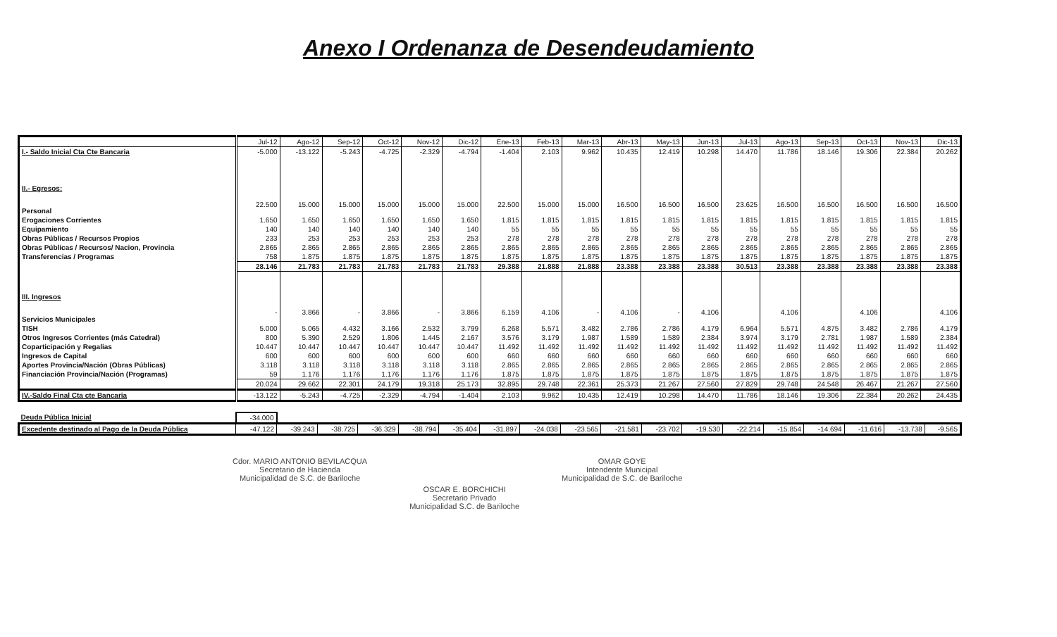Anexo I Ordenanza de Desendeudamiento
| | Jul-12 | Ago-12 | Sep-12 | Oct-12 | Nov-12 | Dic-12 | Ene-13 | Feb-13 | Mar-13 | Abr-13 | May-13 | Jun-13 | Jul-13 | Ago-13 | Sep-13 | Oct-13 | Nov-13 | Dic-13 |
| --- | --- | --- | --- | --- | --- | --- | --- | --- | --- | --- | --- | --- | --- | --- | --- | --- | --- | --- |
| I.- Saldo Inicial Cta Cte Bancaria | -5.000 | -13.122 | -5.243 | -4.725 | -2.329 | -4.794 | -1.404 | 2.103 | 9.962 | 10.435 | 12.419 | 10.298 | 14.470 | 11.786 | 18.146 | 19.306 | 22.384 | 20.262 |
| II.- Egresos: | | | | | | | | | | | | | | | | | | |
| Personal | 22.500 | 15.000 | 15.000 | 15.000 | 15.000 | 15.000 | 22.500 | 15.000 | 15.000 | 16.500 | 16.500 | 16.500 | 23.625 | 16.500 | 16.500 | 16.500 | 16.500 | 16.500 |
| Erogaciones Corrientes | 1.650 | 1.650 | 1.650 | 1.650 | 1.650 | 1.650 | 1.815 | 1.815 | 1.815 | 1.815 | 1.815 | 1.815 | 1.815 | 1.815 | 1.815 | 1.815 | 1.815 | 1.815 |
| Equipamiento | 140 | 140 | 140 | 140 | 140 | 140 | 55 | 55 | 55 | 55 | 55 | 55 | 55 | 55 | 55 | 55 | 55 | 55 |
| Obras Públicas / Recursos Propios | 233 | 253 | 253 | 253 | 253 | 253 | 278 | 278 | 278 | 278 | 278 | 278 | 278 | 278 | 278 | 278 | 278 | 278 |
| Obras Públicas / Recursos/ Nacion, Provincia | 2.865 | 2.865 | 2.865 | 2.865 | 2.865 | 2.865 | 2.865 | 2.865 | 2.865 | 2.865 | 2.865 | 2.865 | 2.865 | 2.865 | 2.865 | 2.865 | 2.865 | 2.865 |
| Transferencias / Programas | 758 | 1.875 | 1.875 | 1.875 | 1.875 | 1.875 | 1.875 | 1.875 | 1.875 | 1.875 | 1.875 | 1.875 | 1.875 | 1.875 | 1.875 | 1.875 | 1.875 | 1.875 |
| | 28.146 | 21.783 | 21.783 | 21.783 | 21.783 | 21.783 | 29.388 | 21.888 | 21.888 | 23.388 | 23.388 | 23.388 | 30.513 | 23.388 | 23.388 | 23.388 | 23.388 | 23.388 |
| III. Ingresos | | | | | | | | | | | | | | | | | | |
| Servicios Municipales | - | 3.866 | - | 3.866 | - | 3.866 | 6.159 | 4.106 | - | 4.106 | - | 4.106 | | 4.106 | | 4.106 | | 4.106 |
| TISH | 5.000 | 5.065 | 4.432 | 3.166 | 2.532 | 3.799 | 6.268 | 5.571 | 3.482 | 2.786 | 2.786 | 4.179 | 6.964 | 5.571 | 4.875 | 3.482 | 2.786 | 4.179 |
| Otros Ingresos Corrientes (más Catedral) | 800 | 5.390 | 2.529 | 1.806 | 1.445 | 2.167 | 3.576 | 3.179 | 1.987 | 1.589 | 1.589 | 2.384 | 3.974 | 3.179 | 2.781 | 1.987 | 1.589 | 2.384 |
| Coparticipación y Regalias | 10.447 | 10.447 | 10.447 | 10.447 | 10.447 | 10.447 | 11.492 | 11.492 | 11.492 | 11.492 | 11.492 | 11.492 | 11.492 | 11.492 | 11.492 | 11.492 | 11.492 | 11.492 |
| Ingresos de Capital | 600 | 600 | 600 | 600 | 600 | 600 | 660 | 660 | 660 | 660 | 660 | 660 | 660 | 660 | 660 | 660 | 660 | 660 |
| Aportes Provincia/Nación (Obras Públicas) | 3.118 | 3.118 | 3.118 | 3.118 | 3.118 | 3.118 | 2.865 | 2.865 | 2.865 | 2.865 | 2.865 | 2.865 | 2.865 | 2.865 | 2.865 | 2.865 | 2.865 | 2.865 |
| Financiación Provincia/Nación (Programas) | 59 | 1.176 | 1.176 | 1.176 | 1.176 | 1.176 | 1.875 | 1.875 | 1.875 | 1.875 | 1.875 | 1.875 | 1.875 | 1.875 | 1.875 | 1.875 | 1.875 | 1.875 |
| | 20.024 | 29.662 | 22.301 | 24.179 | 19.318 | 25.173 | 32.895 | 29.748 | 22.361 | 25.373 | 21.267 | 27.560 | 27.829 | 29.748 | 24.548 | 26.467 | 21.267 | 27.560 |
| IV.-Saldo Final Cta cte Bancaria | -13.122 | -5.243 | -4.725 | -2.329 | -4.794 | -1.404 | 2.103 | 9.962 | 10.435 | 12.419 | 10.298 | 14.470 | 11.786 | 18.146 | 19.306 | 22.384 | 20.262 | 24.435 |
| Deuda Pública Inicial | -34.000 | | | | | | | | | | | | | | | | | |
| Excedente destinado al Pago de la Deuda Pública | -47.122 | -39.243 | -38.725 | -36.329 | -38.794 | -35.404 | -31.897 | -24.038 | -23.565 | -21.581 | -23.702 | -19.530 | -22.214 | -15.854 | -14.694 | -11.616 | -13.738 | -9.565 |
Cdor. MARIO ANTONIO BEVILACQUA
Secretario de Hacienda
Municipalidad de S.C. de Bariloche
OSCAR E. BORCHICHI
Secretario Privado
Municipalidad S.C. de Bariloche
OMAR GOYE
Intendente Municipal
Municipalidad de S.C. de Bariloche